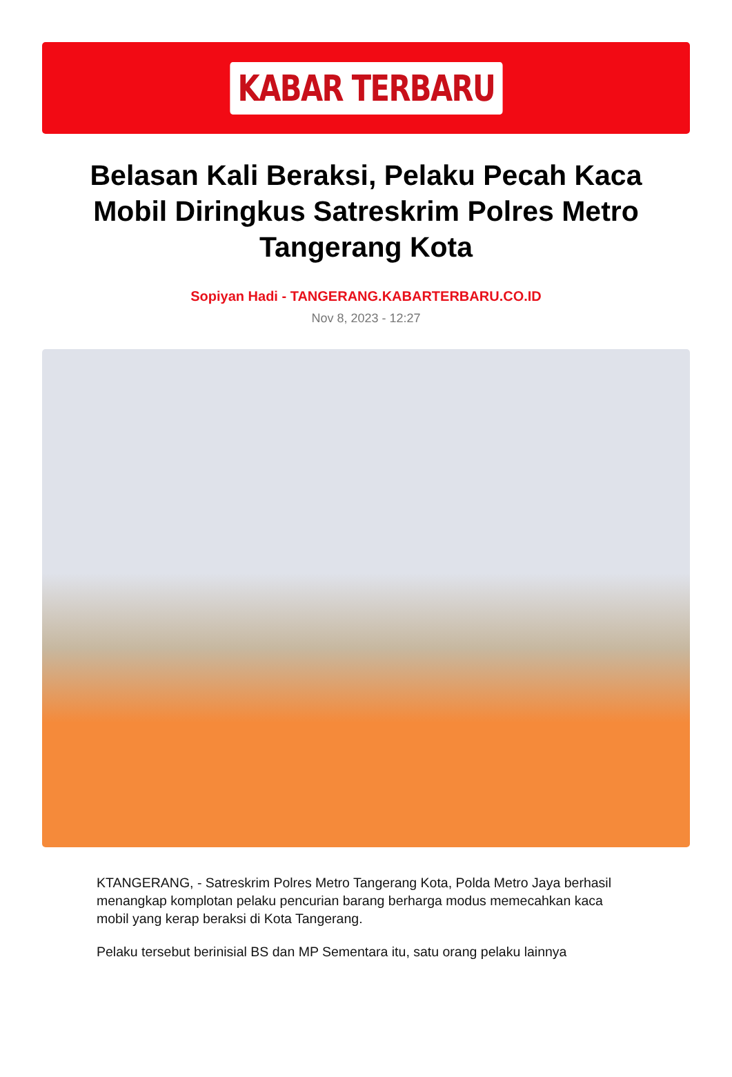KABAR TERBARU
Belasan Kali Beraksi, Pelaku Pecah Kaca Mobil Diringkus Satreskrim Polres Metro Tangerang Kota
Sopiyan Hadi - TANGERANG.KABARTERBARU.CO.ID
Nov 8, 2023 - 12:27
KTANGERANG, - Satreskrim Polres Metro Tangerang Kota, Polda Metro Jaya berhasil menangkap komplotan pelaku pencurian barang berharga modus memecahkan kaca mobil yang kerap beraksi di Kota Tangerang.
Pelaku tersebut berinisial BS dan MP Sementara itu, satu orang pelaku lainnya